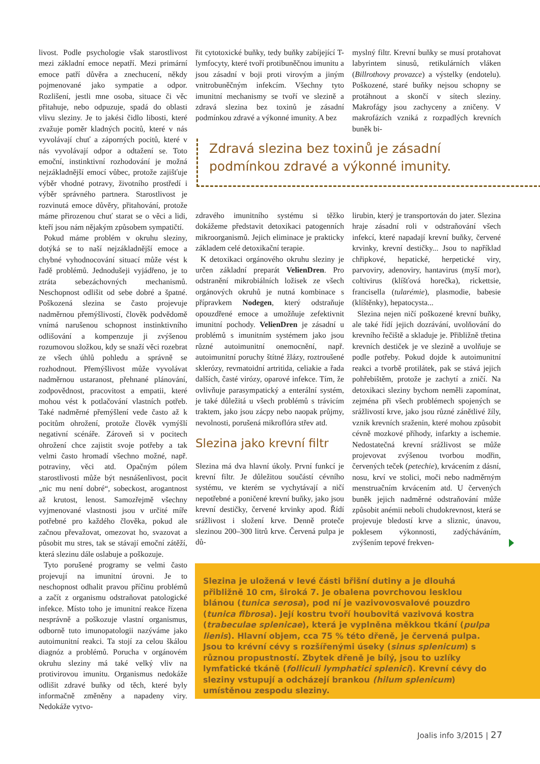livost. Podle psychologie však starostlivost mezi základní emoce nepatří. Mezi primární emoce patří důvěra a znechucení, někdy pojmenované jako sympatie a odpor. Rozlišení, jestli mne osoba, situace či věc přitahuje, nebo odpuzuje, spadá do oblasti vlivu sleziny. Je to jakési čidlo libosti, které zvažuje poměr kladných pocitů, které v nás vyvolávají chuť a záporných pocitů, které v nás vyvolávají odpor a odtažení se. Toto emoční, instinktivní rozhodování je možná nejzákladnější emocí vůbec, protože zajišťuje výběr vhodné potravy, životního prostředí i výběr správného partnera. Starostlivost je rozvinutá emoce důvěry, přitahování, protože máme přirozenou chuť starat se o věci a lidi, kteří jsou nám nějakým způsobem sympatičtí.
Pokud máme problém v okruhu sleziny, dotýká se to naší nejzákladnější emoce a chybné vyhodnocování situací může vést k řadě problémů. Jednodušeji vyjádřeno, je to ztráta sebezáchovných mechanismů. Neschopnost odlišit od sebe dobré a špatné. Poškozená slezina se často projevuje nadměrnou přemýšlivostí, člověk podvědomě vnímá narušenou schopnost instinktivního odlišování a kompenzuje ji zvýšenou rozumovou složkou, kdy se snaží věci rozebrat ze všech úhlů pohledu a správně se rozhodnout. Přemýšlivost může vyvolávat nadměrnou ustaranost, přehnané plánování, zodpovědnost, pracovitost a empatii, které mohou vést k potlačování vlastních potřeb. Také nadměrné přemýšlení vede často až k pocitům ohrožení, protože člověk vymýšlí negativní scénáře. Zároveň si v pocitech ohrožení chce zajistit svoje potřeby a tak velmi často hromadí všechno možné, např. potraviny, věci atd. Opačným pólem starostlivosti může být nesnášenlivost, pocit „nic mu není dobré“, sobeckost, arogantnost až krutost, lenost. Samozřejmě všechny vyjmenované vlastnosti jsou v určité míře potřebné pro každého člověka, pokud ale začnou převažovat, omezovat ho, svazovat a působit mu stres, tak se stávají emoční zátěží, která slezinu dále oslabuje a poškozuje.
Tyto porušené programy se velmi často projevují na imunitní úrovni. Je to neschopnost odhalit pravou příčinu problémů a začít z organismu odstraňovat patologické infekce. Místo toho je imunitní reakce řízena nesprávně a poškozuje vlastní organismus, odborně tuto imunopatologii nazýváme jako autoimunitní reakci. Ta stojí za celou škálou diagnóz a problémů. Porucha v orgánovém okruhu sleziny má také velký vliv na protivirovou imunitu. Organismus nedokáže odlišit zdravé buňky od těch, které byly informačně změněny a napadeny viry. Nedokáže vytvo-
řit cytotoxické buňky, tedy buňky zabíjející T-lymfocyty, které tvoří protibuněčnou imunitu a jsou zásadní v boji proti virovým a jiným vnitrobuněčným infekcím. Všechny tyto imunitní mechanismy se tvoří ve slezině a zdravá slezina bez toxinů je zásadní podmínkou zdravé a výkonné imunity. A bez
myslný filtr. Krevní buňky se musí protahovat labyrintem sinusů, retikulárních vláken (Billrothovy provazce) a výstelky (endotelu). Poškozené, staré buňky nejsou schopny se protáhnout a skončí v sítech sleziny. Makrofágy jsou zachyceny a zničeny. V makrofázích vzniká z rozpadlých krevních buněk bi-
Zdravá slezina bez toxinů je zásadní
podmínkou zdravé a výkonné imunity.
zdravého imunitního systému si těžko dokážeme představit detoxikaci patogenních mikroorganismů. Jejich eliminace je prakticky základem celé detoxikační terapie.
K detoxikaci orgánového okruhu sleziny je určen základní preparát VelienDren. Pro odstranění mikrobiálních ložisek ze všech orgánových okruhů je nutná kombinace s přípravkem Nodegen, který odstraňuje opouzdřené emoce a umožňuje zefektivnit imunitní pochody. VelienDren je zásadní u problémů s imunitním systémem jako jsou různé autoimunitní onemocnění, např. autoimunitní poruchy štítné žlázy, roztroušené sklerózy, revmatoidní artritida, celiakie a řada dalších, časté virózy, oparové infekce. Tím, že ovlivňuje parasympatický a enterální systém, je také důležitá u všech problémů s trávicím traktem, jako jsou zácpy nebo naopak průjmy, nevolnosti, porušená mikroflóra střev atd.
Slezina jako krevní filtr
Slezina má dva hlavní úkoly. První funkcí je krevní filtr. Je důležitou součástí cévního systému, ve kterém se vychytávají a ničí nepotřebné a poničené krevní buňky, jako jsou krevní destičky, červené krvinky apod. Řídí srážlivost i složení krve. Denně proteče slezinou 200–300 litrů krve. Červená pulpa je dů-
lirubin, který je transportován do jater. Slezina hraje zásadní roli v odstraňování všech infekcí, které napadají krevní buňky, červené krvinky, krevní destičky... Jsou to například chřipkové, hepatické, herpetické viry, parvoviry, adenoviry, hantavirus (myší mor), coltivirus (klíšťová horečka), rickettsie, francisella (tularémie), plasmodie, babesie (klíštěnky), hepatocysta...
Slezina nejen ničí poškozené krevní buňky, ale také řídí jejich dozrávání, uvolňování do krevního řečiště a skladuje je. Přibližně třetina krevních destiček je ve slezině a uvolňuje se podle potřeby. Pokud dojde k autoimunitní reakci a tvorbě protilátek, pak se stává jejich pohřebištěm, protože je zachytí a zničí. Na detoxikaci sleziny bychom neměli zapomínat, zejména při všech problémech spojených se srážlivostí krve, jako jsou různé zánětlivé žíly, vznik krevních sraženin, které mohou způsobit cévně mozkové příhody, infarkty a ischemie. Nedostatečná krevní srážlivost se může projevovat zvýšenou tvorbou modřin, červených teček (petechie), krvácením z dásní, nosu, krví ve stolici, moči nebo nadměrným menstruačním krvácením atd. U červených buněk jejich nadměrné odstraňování může způsobit anémii neboli chudokrevnost, která se projevuje bledostí krve a sliznic, únavou, poklesem výkonnosti, zadýcháváním, zvýšením tepové frekven-
Slezina je uložená v levé části břišní dutiny a je dlouhá přibližně 10 cm, široká 7. Je obalena povrchovou lesklou blánou (tunica serosa), pod ní je vazivovosvalové pouzdro (tunica fibrosa). Její kostru tvoří houbovitá vazivová kostra (trabeculae splenicae), která je vyplněna měkkou tkání (pulpa lienis). Hlavní objem, cca 75 % této dřeně, je červená pulpa. Jsou to krévní cévy s rozšířenými úseky (sinus splenicum) s různou propustností. Zbytek dřeně je bílý, jsou to uzlíky lymfatické tkáně (folliculi lymphatici splenici). Krevní cévy do sleziny vstupují a odcházejí brankou (hilum splenicum) umístěnou zespodu sleziny.
Joalis info 3/2015 | 27